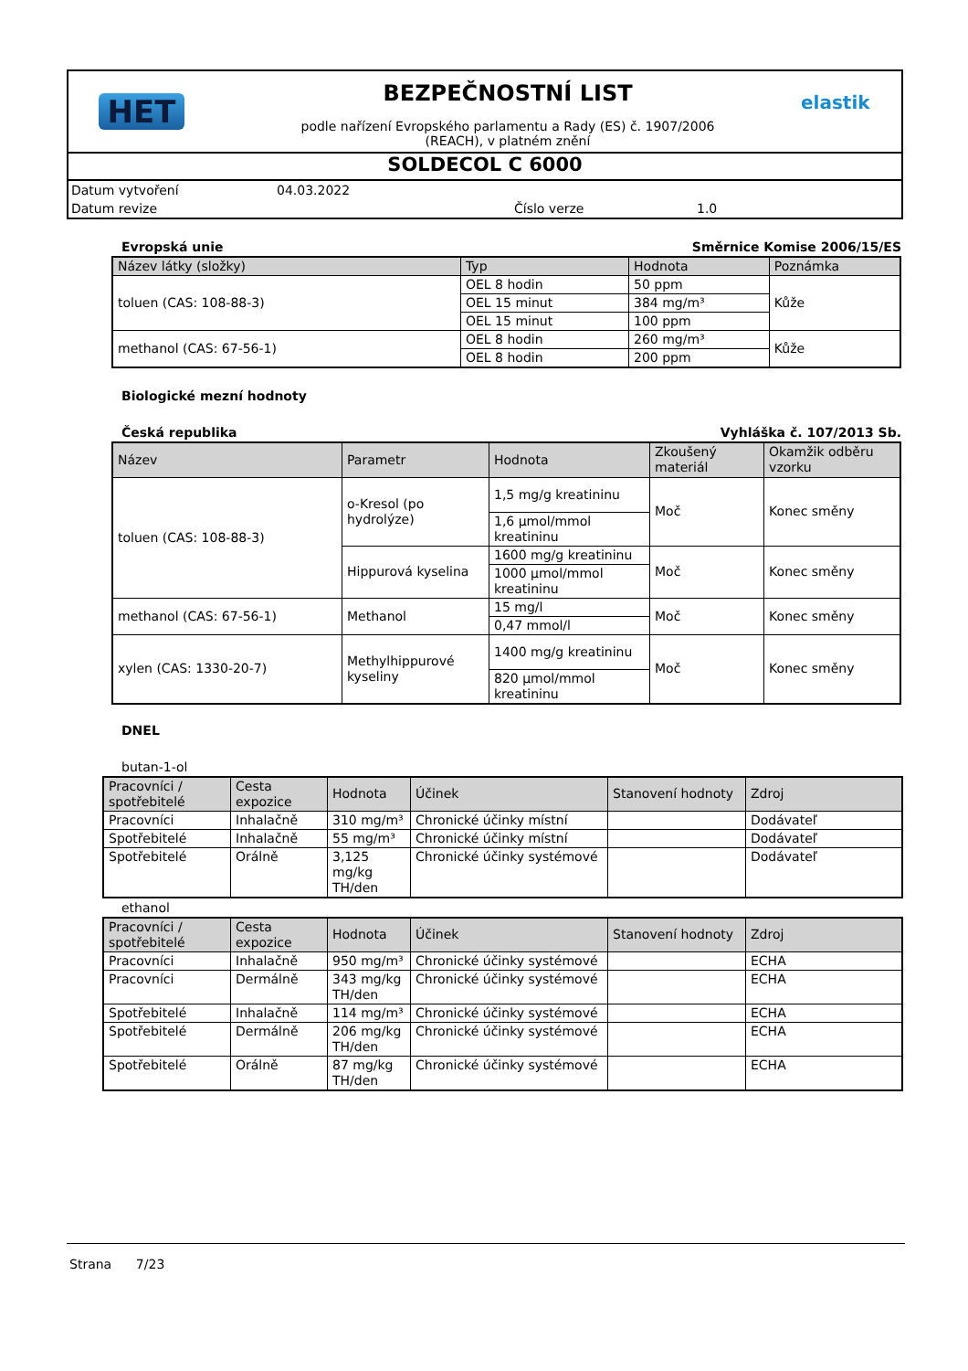HET
BEZPEČNOSTNÍ LIST
podle nařízení Evropského parlamentu a Rady (ES) č. 1907/2006
(REACH), v platném znění
elastik
SOLDECOL C 6000
Datum vytvoření 04.03.2022
Datum revize Číslo verze 1.0
Evropská unie Směrnice Komise 2006/15/ES
| Název látky (složky) | Typ | Hodnota | Poznámka |
| --- | --- | --- | --- |
| toluen (CAS: 108-88-3) | OEL 8 hodin | 50 ppm | Kůže |
| | OEL 15 minut | 384 mg/m³ | |
| | OEL 15 minut | 100 ppm | |
| methanol (CAS: 67-56-1) | OEL 8 hodin | 260 mg/m³ | Kůže |
| | OEL 8 hodin | 200 ppm | |
Biologické mezní hodnoty
Česká republika Vyhláška č. 107/2013 Sb.
| Název | Parametr | Hodnota | Zkoušený materiál | Okamžik odběru vzorku |
| --- | --- | --- | --- | --- |
| toluen (CAS: 108-88-3) | o-Kresol (po hydrolýze) | 1,5 mg/g kreatininu | Moč | Konec směny |
| | | 1,6 µmol/mmol kreatininu | | |
| | Hippurová kyselina | 1600 mg/g kreatininu | Moč | Konec směny |
| | | 1000 µmol/mmol kreatininu | | |
| methanol (CAS: 67-56-1) | Methanol | 15 mg/l | Moč | Konec směny |
| | | 0,47 mmol/l | | |
| xylen (CAS: 1330-20-7) | Methylhippurové kyseliny | 1400 mg/g kreatininu | Moč | Konec směny |
| | | 820 µmol/mmol kreatininu | | |
DNEL
butan-1-ol
| Pracovníci / spotřebitelé | Cesta expozice | Hodnota | Účinek | Stanovení hodnoty | Zdroj |
| --- | --- | --- | --- | --- | --- |
| Pracovníci | Inhalačně | 310 mg/m³ | Chronické účinky místní | | Dodávateľ |
| Spotřebitelé | Inhalačně | 55 mg/m³ | Chronické účinky místní | | Dodávateľ |
| Spotřebitelé | Orálně | 3,125 mg/kg TH/den | Chronické účinky systémové | | Dodávateľ |
ethanol
| Pracovníci / spotřebitelé | Cesta expozice | Hodnota | Účinek | Stanovení hodnoty | Zdroj |
| --- | --- | --- | --- | --- | --- |
| Pracovníci | Inhalačně | 950 mg/m³ | Chronické účinky systémové | | ECHA |
| Pracovníci | Dermálně | 343 mg/kg TH/den | Chronické účinky systémové | | ECHA |
| Spotřebitelé | Inhalačně | 114 mg/m³ | Chronické účinky systémové | | ECHA |
| Spotřebitelé | Dermálně | 206 mg/kg TH/den | Chronické účinky systémové | | ECHA |
| Spotřebitelé | Orálně | 87 mg/kg TH/den | Chronické účinky systémové | | ECHA |
Strana 7/23